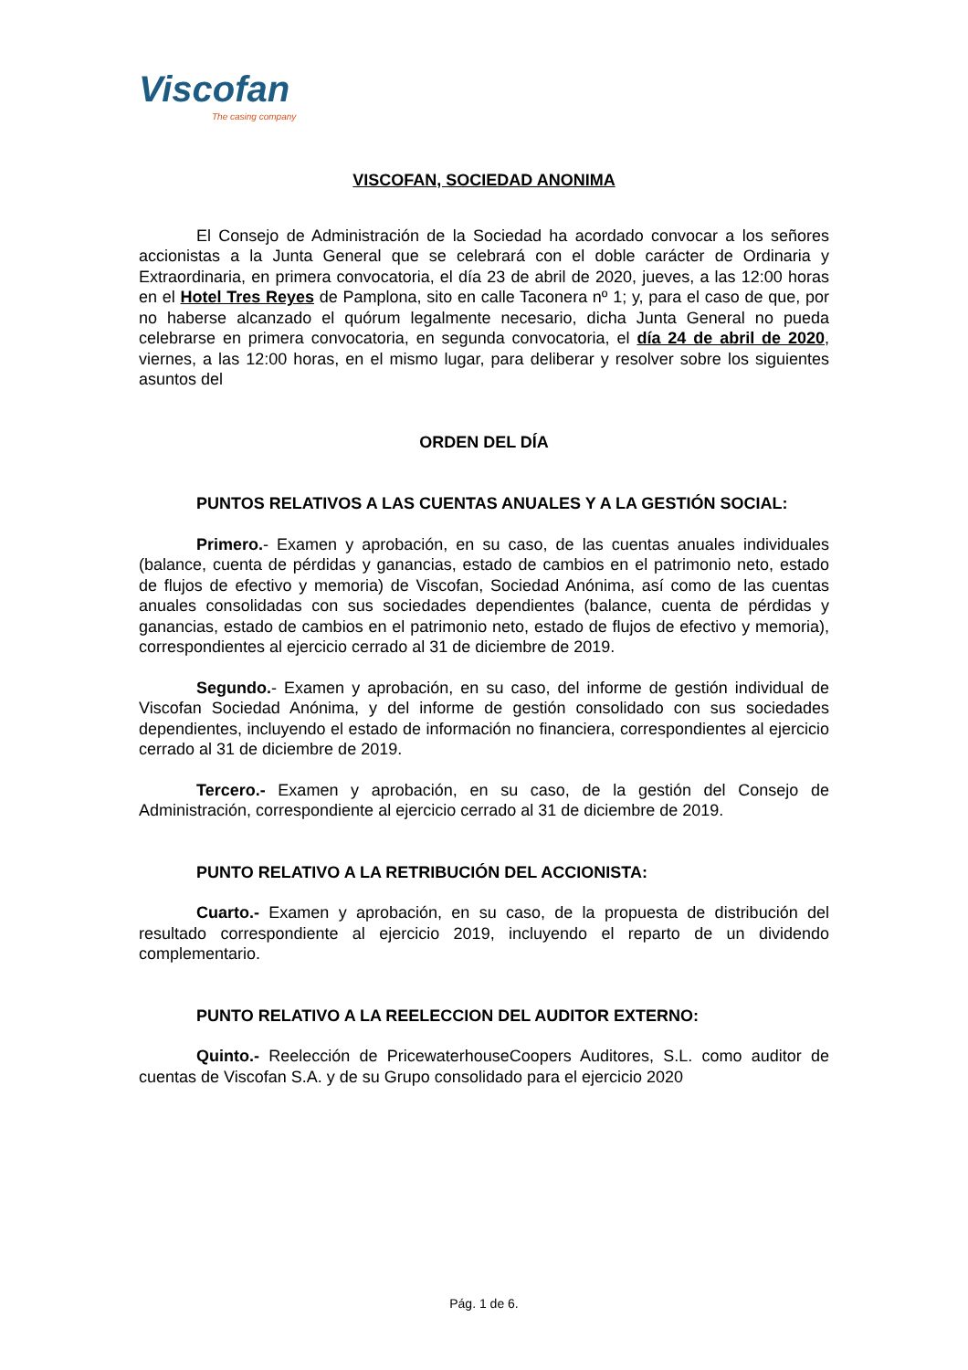Viscofan
The casing company
VISCOFAN, SOCIEDAD ANONIMA
El Consejo de Administración de la Sociedad ha acordado convocar a los señores accionistas a la Junta General que se celebrará con el doble carácter de Ordinaria y Extraordinaria, en primera convocatoria, el día 23 de abril de 2020, jueves, a las 12:00 horas en el Hotel Tres Reyes de Pamplona, sito en calle Taconera nº 1; y, para el caso de que, por no haberse alcanzado el quórum legalmente necesario, dicha Junta General no pueda celebrarse en primera convocatoria, en segunda convocatoria, el día 24 de abril de 2020, viernes, a las 12:00 horas, en el mismo lugar, para deliberar y resolver sobre los siguientes asuntos del
ORDEN DEL DÍA
PUNTOS RELATIVOS A LAS CUENTAS ANUALES Y A LA GESTIÓN SOCIAL:
Primero.- Examen y aprobación, en su caso, de las cuentas anuales individuales (balance, cuenta de pérdidas y ganancias, estado de cambios en el patrimonio neto, estado de flujos de efectivo y memoria) de Viscofan, Sociedad Anónima, así como de las cuentas anuales consolidadas con sus sociedades dependientes (balance, cuenta de pérdidas y ganancias, estado de cambios en el patrimonio neto, estado de flujos de efectivo y memoria), correspondientes al ejercicio cerrado al 31 de diciembre de 2019.
Segundo.- Examen y aprobación, en su caso, del informe de gestión individual de Viscofan Sociedad Anónima, y del informe de gestión consolidado con sus sociedades dependientes, incluyendo el estado de información no financiera, correspondientes al ejercicio cerrado al 31 de diciembre de 2019.
Tercero.- Examen y aprobación, en su caso, de la gestión del Consejo de Administración, correspondiente al ejercicio cerrado al 31 de diciembre de 2019.
PUNTO RELATIVO A LA RETRIBUCIÓN DEL ACCIONISTA:
Cuarto.- Examen y aprobación, en su caso, de la propuesta de distribución del resultado correspondiente al ejercicio 2019, incluyendo el reparto de un dividendo complementario.
PUNTO RELATIVO A LA REELECCION DEL AUDITOR EXTERNO:
Quinto.- Reelección de PricewaterhouseCoopers Auditores, S.L. como auditor de cuentas de Viscofan S.A. y de su Grupo consolidado para el ejercicio 2020
Pág. 1 de 6.